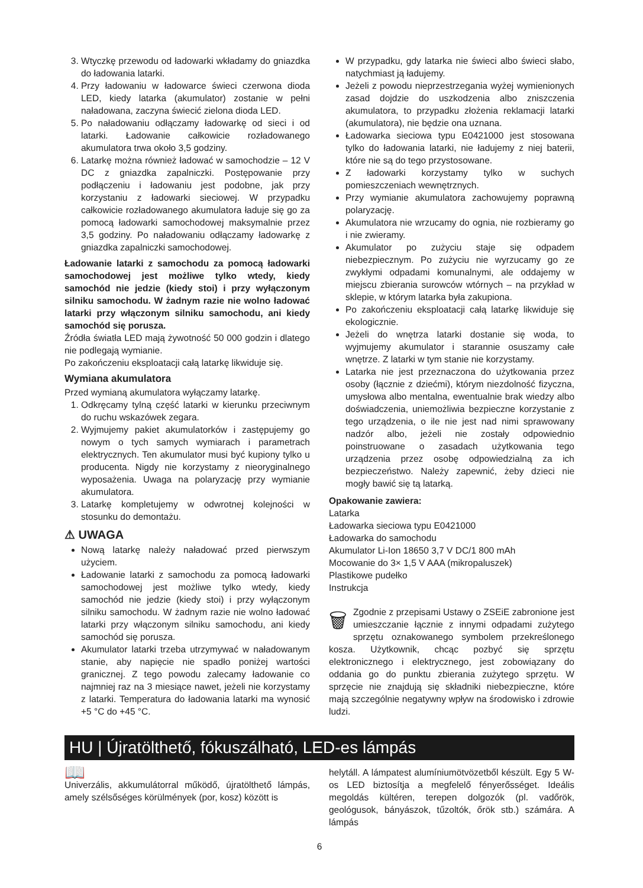3. Wtyczkę przewodu od ładowarki wkładamy do gniazdka do ładowania latarki.
4. Przy ładowaniu w ładowarce świeci czerwona dioda LED, kiedy latarka (akumulator) zostanie w pełni naładowana, zaczyna świecić zielona dioda LED.
5. Po naładowaniu odłączamy ładowarkę od sieci i od latarki. Ładowanie całkowicie rozładowanego akumulatora trwa około 3,5 godziny.
6. Latarkę można również ładować w samochodzie – 12 V DC z gniazdka zapalniczki. Postępowanie przy podłączeniu i ładowaniu jest podobne, jak przy korzystaniu z ładowarki sieciowej. W przypadku całkowicie rozładowanego akumulatora ładuje się go za pomocą ładowarki samochodowej maksymalnie przez 3,5 godziny. Po naładowaniu odłączamy ładowarkę z gniazdka zapalniczki samochodowej.
Ładowanie latarki z samochodu za pomocą ładowarki samochodowej jest możliwe tylko wtedy, kiedy samochód nie jedzie (kiedy stoi) i przy wyłączonym silniku samochodu. W żadnym razie nie wolno ładować latarki przy włączonym silniku samochodu, ani kiedy samochód się porusza.
Źródła światła LED mają żywotność 50 000 godzin i dlatego nie podlegają wymianie.
Po zakończeniu eksploatacji całą latarkę likwiduje się.
Wymiana akumulatora
Przed wymianą akumulatora wyłączamy latarkę.
1. Odkręcamy tylną część latarki w kierunku przeciwnym do ruchu wskazówek zegara.
2. Wyjmujemy pakiet akumulatorków i zastępujemy go nowym o tych samych wymiarach i parametrach elektrycznych. Ten akumulator musi być kupiony tylko u producenta. Nigdy nie korzystamy z nieoryginalnego wyposażenia. Uwaga na polaryzację przy wymianie akumulatora.
3. Latarkę kompletujemy w odwrotnej kolejności w stosunku do demontażu.
⚠ UWAGA
Nową latarkę należy naładować przed pierwszym użyciem.
Ładowanie latarki z samochodu za pomocą ładowarki samochodowej jest możliwe tylko wtedy, kiedy samochód nie jedzie (kiedy stoi) i przy wyłączonym silniku samochodu. W żadnym razie nie wolno ładować latarki przy włączonym silniku samochodu, ani kiedy samochód się porusza.
Akumulator latarki trzeba utrzymywać w naładowanym stanie, aby napięcie nie spadło poniżej wartości granicznej. Z tego powodu zalecamy ładowanie co najmniej raz na 3 miesiące nawet, jeżeli nie korzystamy z latarki. Temperatura do ładowania latarki ma wynosić +5 °C do +45 °C.
W przypadku, gdy latarka nie świeci albo świeci słabo, natychmiast ją ładujemy.
Jeżeli z powodu nieprzestrzegania wyżej wymienionych zasad dojdzie do uszkodzenia albo zniszczenia akumulatora, to przypadku złożenia reklamacji latarki (akumulatora), nie będzie ona uznana.
Ładowarka sieciowa typu E0421000 jest stosowana tylko do ładowania latarki, nie ładujemy z niej baterii, które nie są do tego przystosowane.
Z ładowarki korzystamy tylko w suchych pomieszczeniach wewnętrznych.
Przy wymianie akumulatora zachowujemy poprawną polaryzację.
Akumulatora nie wrzucamy do ognia, nie rozbieramy go i nie zwieramy.
Akumulator po zużyciu staje się odpadem niebezpiecznym. Po zużyciu nie wyrzucamy go ze zwykłymi odpadami komunalnymi, ale oddajemy w miejscu zbierania surowców wtórnych – na przykład w sklepie, w którym latarka była zakupiona.
Po zakończeniu eksploatacji całą latarkę likwiduje się ekologicznie.
Jeżeli do wnętrza latarki dostanie się woda, to wyjmujemy akumulator i starannie osuszamy całe wnętrze. Z latarki w tym stanie nie korzystamy.
Latarka nie jest przeznaczona do użytkowania przez osoby (łącznie z dziećmi), którym niezdolność fizyczna, umysłowa albo mentalna, ewentualnie brak wiedzy albo doświadczenia, uniemożliwia bezpieczne korzystanie z tego urządzenia, o ile nie jest nad nimi sprawowany nadzór albo, jeżeli nie zostały odpowiednio poinstruowane o zasadach użytkowania tego urządzenia przez osobę odpowiedzialną za ich bezpieczeństwo. Należy zapewnić, żeby dzieci nie mogły bawić się tą latarką.
Opakowanie zawiera:
Latarka
Ładowarka sieciowa typu E0421000
Ładowarka do samochodu
Akumulator Li-Ion 18650 3,7 V DC/1 800 mAh
Mocowanie do 3× 1,5 V AAA (mikropaluszek)
Plastikowe pudełko
Instrukcja
🗑 Zgodnie z przepisami Ustawy o ZSEiE zabronione jest umieszczanie łącznie z innymi odpadami zużytego sprzętu oznakowanego symbolem przekreślonego kosza. Użytkownik, chcąc pozbyć się sprzętu elektronicznego i elektrycznego, jest zobowiązany do oddania go do punktu zbierania zużytego sprzętu. W sprzęcie nie znajdują się składniki niebezpieczne, które mają szczególnie negatywny wpływ na środowisko i zdrowie ludzi.
HU | Újratölthető, fókuszálható, LED-es lámpás
📖
Univerzális, akkumulátorral működő, újratölthető lámpás, amely szélsőséges körülmények (por, kosz) között is
helytáll. A lámpatest alumíniumötvözetből készült. Egy 5 W-os LED biztosítja a megfelelő fényerősséget. Ideális megoldás kültéren, terepen dolgozók (pl. vadőrök, geológusok, bányászok, tűzoltók, őrök stb.) számára. A lámpás
6